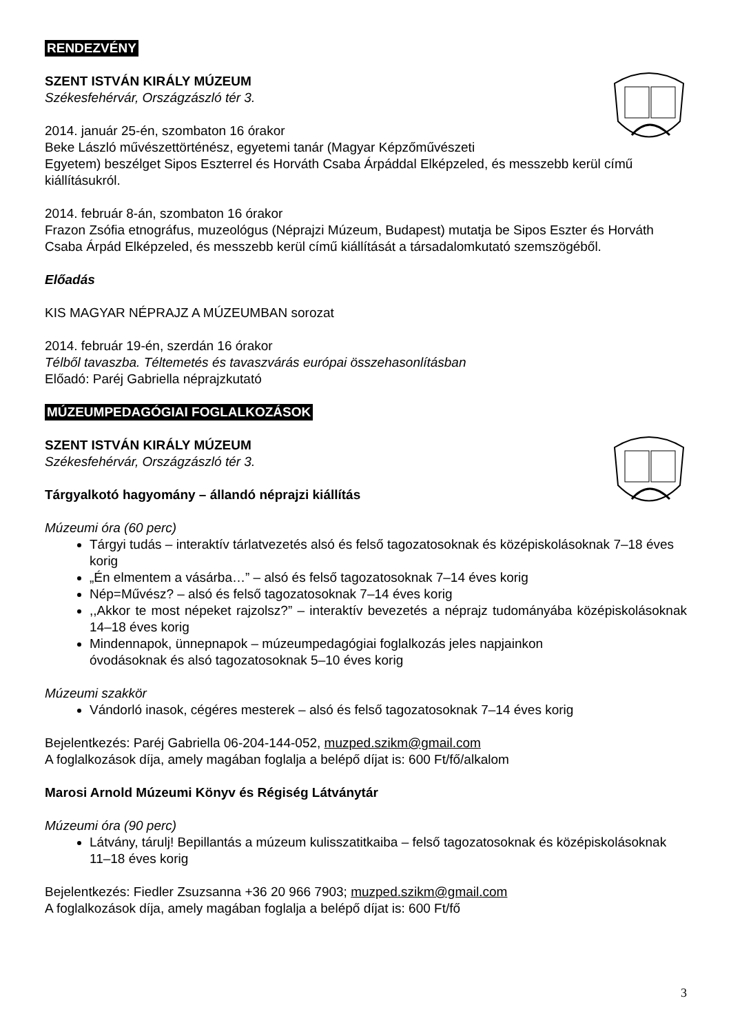RENDEZVÉNY
SZENT ISTVÁN KIRÁLY MÚZEUM
Székesfehérvár, Országzászló tér 3.
2014. január 25-én, szombaton 16 órakor
Beke László művészettörténész, egyetemi tanár (Magyar Képzőművészeti
Egyetem) beszélget Sipos Eszterrel és Horváth Csaba Árpáddal Elképzeled, és messzebb kerül című kiállításukról.
2014. február 8-án, szombaton 16 órakor
Frazon Zsófia etnográfus, muzeológus (Néprajzi Múzeum, Budapest) mutatja be Sipos Eszter és Horváth Csaba Árpád Elképzeled, és messzebb kerül című kiállítását a társadalomkutató szemszögéből.
Előadás
KIS MAGYAR NÉPRAJZ A MÚZEUMBAN sorozat
2014. február 19-én, szerdán 16 órakor
Télből tavaszba. Téltemetés és tavaszvárás európai összehasonlításban
Előadó: Paréj Gabriella néprajzkutató
MÚZEUMPEDAGÓGIAI FOGLALKOZÁSOK
SZENT ISTVÁN KIRÁLY MÚZEUM
Székesfehérvár, Országzászló tér 3.
Tárgyalkotó hagyomány – állandó néprajzi kiállítás
Múzeumi óra (60 perc)
Tárgyi tudás – interaktív tárlatvezetés alsó és felső tagozatosoknak és középiskolásoknak 7–18 éves korig
„Én elmentem a vásárba…” – alsó és felső tagozatosoknak 7–14 éves korig
Nép=Művész? – alsó és felső tagozatosoknak 7–14 éves korig
,,Akkor te most népeket rajzolsz?” – interaktív bevezetés a néprajz tudományába középiskolásoknak 14–18 éves korig
Mindennapok, ünnepnapok – múzeumpedagógiai foglalkozás jeles napjainkon
óvodásoknak és alsó tagozatosoknak 5–10 éves korig
Múzeumi szakkör
Vándorló inasok, cégéres mesterek – alsó és felső tagozatosoknak 7–14 éves korig
Bejelentkezés: Paréj Gabriella 06-204-144-052, muzped.szikm@gmail.com
A foglalkozások díja, amely magában foglalja a belépő díjat is: 600 Ft/fő/alkalom
Marosi Arnold Múzeumi Könyv és Régiség Látványtár
Múzeumi óra (90 perc)
Látvány, tárulj! Bepillantás a múzeum kulisszatitkaiba – felső tagozatosoknak és középiskolásoknak 11–18 éves korig
Bejelentkezés: Fiedler Zsuzsanna +36 20 966 7903; muzped.szikm@gmail.com
A foglalkozások díja, amely magában foglalja a belépő díjat is: 600 Ft/fő
3